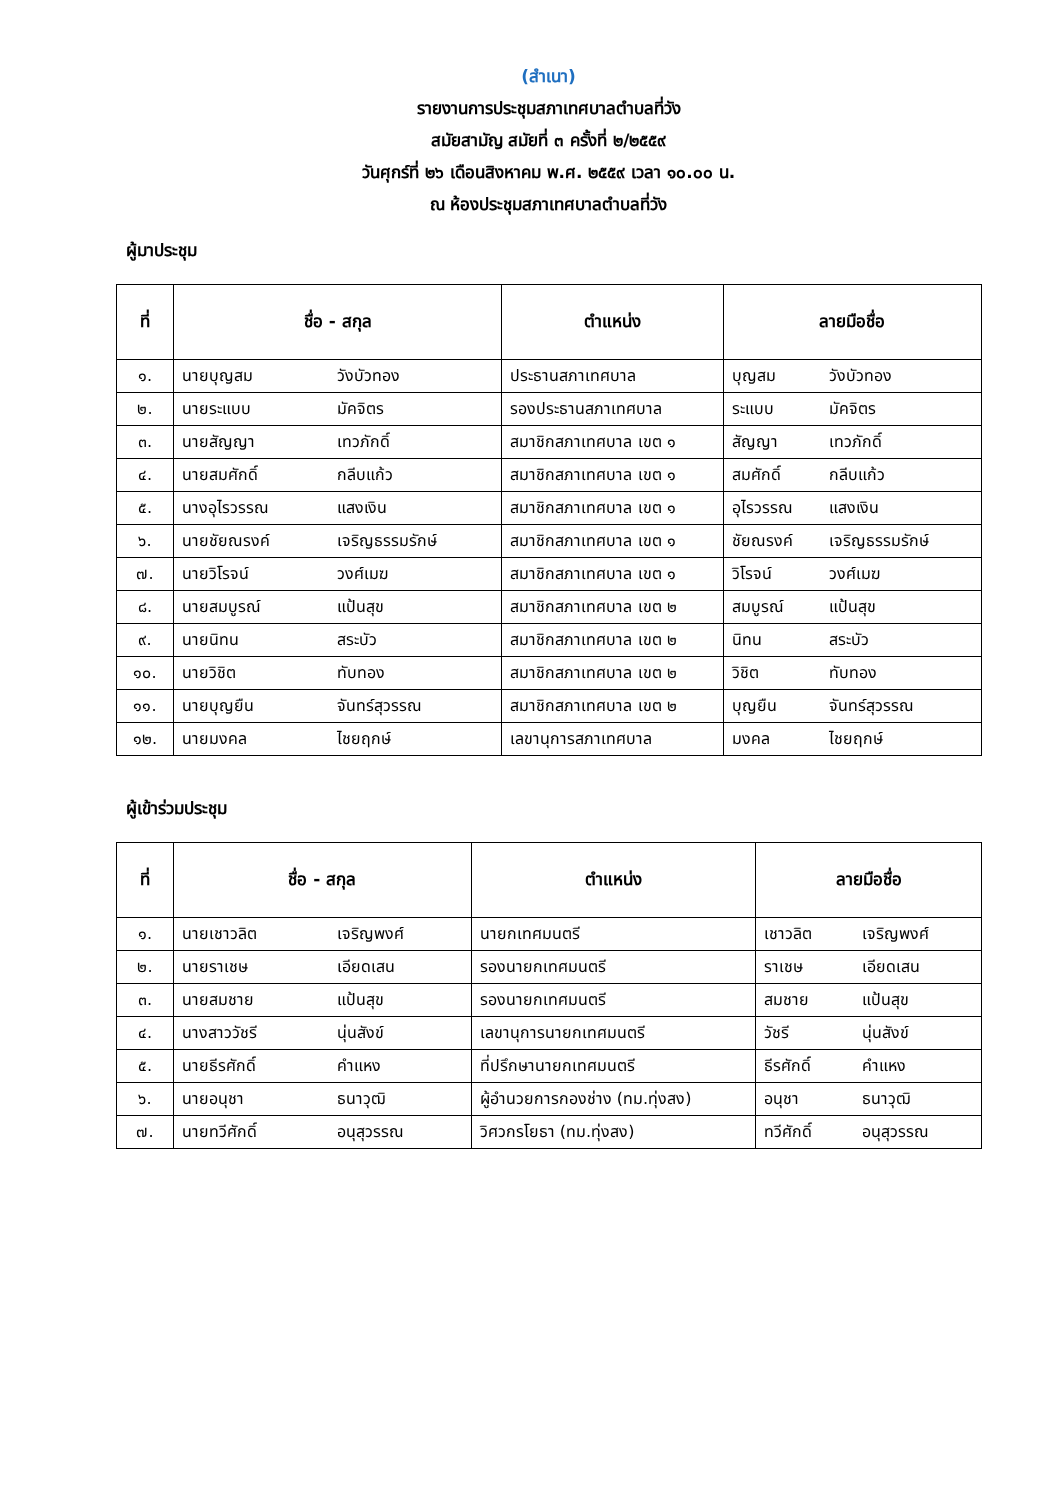(สำเนา)
รายงานการประชุมสภาเทศบาลตำบลที่วัง
สมัยสามัญ สมัยที่ ๓ ครั้งที่ ๒/๒๕๕๙
วันศุกร์ที่ ๒๖ เดือนสิงหาคม พ.ศ. ๒๕๕๙ เวลา ๑๐.๐๐ น.
ณ ห้องประชุมสภาเทศบาลตำบลที่วัง
ผู้มาประชุม
| ที่ | ชื่อ - สกุล | ตำแหน่ง | ลายมือชื่อ |
| --- | --- | --- | --- |
| ๑. | นายบุญสม วังบัวทอง | ประธานสภาเทศบาล | บุญสม วังบัวทอง |
| ๒. | นายระแบบ มัคจิตร | รองประธานสภาเทศบาล | ระแบบ มัคจิตร |
| ๓. | นายสัญญา เทวภักดิ์ | สมาชิกสภาเทศบาล เขต ๑ | สัญญา เทวภักดิ์ |
| ๔. | นายสมศักดิ์ กลีบแก้ว | สมาชิกสภาเทศบาล เขต ๑ | สมศักดิ์ กลีบแก้ว |
| ๕. | นางอุไรวรรณ แสงเงิน | สมาชิกสภาเทศบาล เขต ๑ | อุไรวรรณ แสงเงิน |
| ๖. | นายชัยณรงค์ เจริญธรรมรักษ์ | สมาชิกสภาเทศบาล เขต ๑ | ชัยณรงค์ เจริญธรรมรักษ์ |
| ๗. | นายวิโรจน์ วงศ์เมฆ | สมาชิกสภาเทศบาล เขต ๑ | วิโรจน์ วงศ์เมฆ |
| ๘. | นายสมบูรณ์ แป้นสุข | สมาชิกสภาเทศบาล เขต ๒ | สมบูรณ์ แป้นสุข |
| ๙. | นายนิทน สระบัว | สมาชิกสภาเทศบาล เขต ๒ | นิทน สระบัว |
| ๑๐. | นายวิชิต ทับทอง | สมาชิกสภาเทศบาล เขต ๒ | วิชิต ทับทอง |
| ๑๑. | นายบุญยืน จันทร์สุวรรณ | สมาชิกสภาเทศบาล เขต ๒ | บุญยืน จันทร์สุวรรณ |
| ๑๒. | นายมงคล ไชยฤกษ์ | เลขานุการสภาเทศบาล | มงคล ไชยฤกษ์ |
ผู้เข้าร่วมประชุม
| ที่ | ชื่อ - สกุล | ตำแหน่ง | ลายมือชื่อ |
| --- | --- | --- | --- |
| ๑. | นายเชาวลิต เจริญพงศ์ | นายกเทศมนตรี | เชาวลิต เจริญพงศ์ |
| ๒. | นายราเชษ เอียดเสน | รองนายกเทศมนตรี | ราเชษ เอียดเสน |
| ๓. | นายสมชาย แป้นสุข | รองนายกเทศมนตรี | สมชาย แป้นสุข |
| ๔. | นางสาววัชรี นุ่นสังข์ | เลขานุการนายกเทศมนตรี | วัชรี นุ่นสังข์ |
| ๕. | นายธีรศักดิ์ คำแหง | ที่ปรึกษานายกเทศมนตรี | ธีรศักดิ์ คำแหง |
| ๖. | นายอนุชา ธนาวุฒิ | ผู้อำนวยการกองช่าง (ทม.ทุ่งสง) | อนุชา ธนาวุฒิ |
| ๗. | นายทวีศักดิ์ อนุสุวรรณ | วิศวกรโยธา (ทม.ทุ่งสง) | ทวีศักดิ์ อนุสุวรรณ |